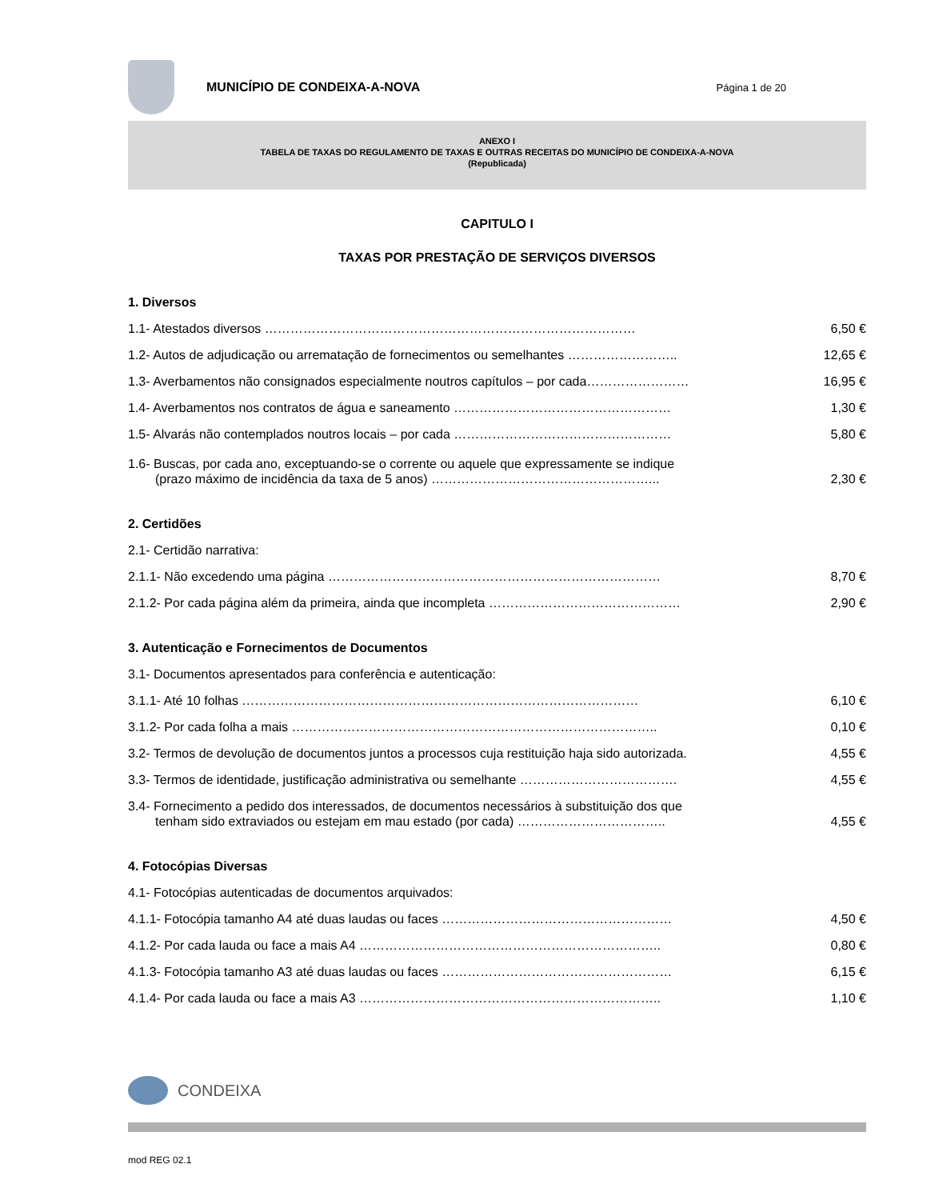MUNICÍPIO DE CONDEIXA-A-NOVA
Página 1 de 20
ANEXO I
TABELA DE TAXAS DO REGULAMENTO DE TAXAS E OUTRAS RECEITAS DO MUNICÍPIO DE CONDEIXA-A-NOVA
(Republicada)
CAPITULO I
TAXAS POR PRESTAÇÃO DE SERVIÇOS DIVERSOS
1. Diversos
1.1- Atestados diversos ……………………………………………………………………………
6,50 €
1.2- Autos de adjudicação ou arrematação de fornecimentos ou semelhantes ……………………..
12,65 €
1.3- Averbamentos não consignados especialmente noutros capítulos – por cada……………………
16,95 €
1.4- Averbamentos nos contratos de água e saneamento ……………………………………………
1,30 €
1.5- Alvarás não contemplados noutros locais – por cada ……………………………………………
5,80 €
1.6- Buscas, por cada ano, exceptuando-se o corrente ou aquele que expressamente se indique
(prazo máximo de incidência da taxa de 5 anos) ……………………………………………...
2,30 €
2. Certidões
2.1- Certidão narrativa:
2.1.1- Não excedendo uma página ……………………………………………………………………
8,70 €
2.1.2- Por cada página além da primeira, ainda que incompleta ………………………………………
2,90 €
3. Autenticação e Fornecimentos de Documentos
3.1- Documentos apresentados para conferência e autenticação:
3.1.1- Até 10 folhas …………………………………………………………………………………
6,10 €
3.1.2- Por cada folha a mais …………………………………………………………………………..
0,10 €
3.2- Termos de devolução de documentos juntos a processos cuja restituição haja sido autorizada.
4,55 €
3.3- Termos de identidade, justificação administrativa ou semelhante ……………………………….
4,55 €
3.4- Fornecimento a pedido dos interessados, de documentos necessários à substituição dos que
tenham sido extraviados ou estejam em mau estado (por cada) ……………………………..
4,55 €
4. Fotocópias Diversas
4.1- Fotocópias autenticadas de documentos arquivados:
4.1.1- Fotocópia tamanho A4 até duas laudas ou faces ………………………………………………
4,50 €
4.1.2- Por cada lauda ou face a mais A4 ……………………………………………………………..
0,80 €
4.1.3- Fotocópia tamanho A3 até duas laudas ou faces ………………………………………………
6,15 €
4.1.4- Por cada lauda ou face a mais A3 ……………………………………………………………..
1,10 €
CONDEIXA
mod REG 02.1